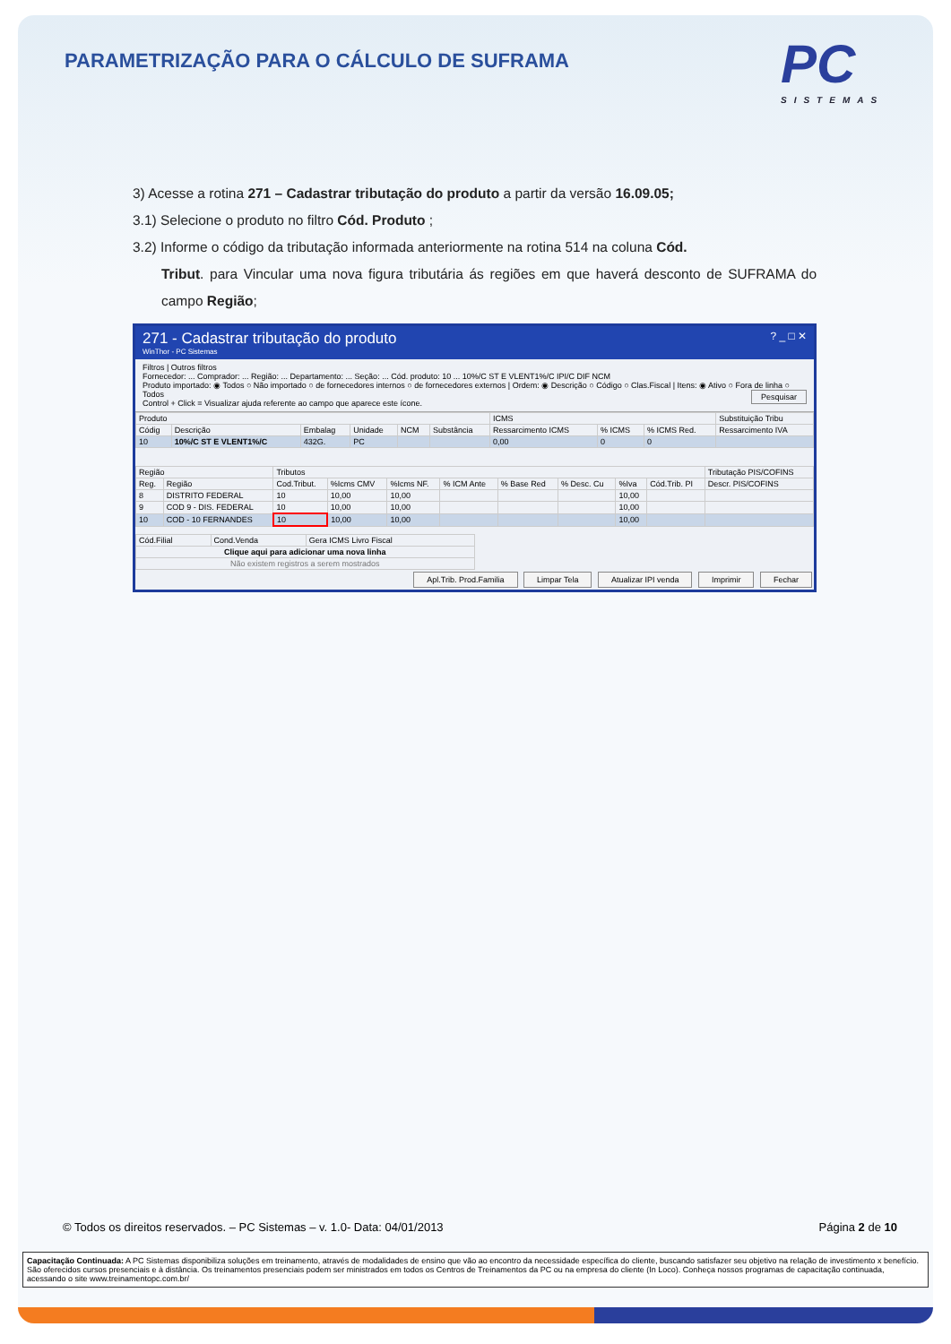PARAMETRIZAÇÃO PARA O CÁLCULO DE SUFRAMA
PC
SISTEMAS
3) Acesse a rotina 271 – Cadastrar tributação do produto a partir da versão 16.09.05;
3.1) Selecione o produto no filtro Cód. Produto ;
3.2) Informe o código da tributação informada anteriormente na rotina 514 na coluna Cód.
Tribut. para Vincular uma nova figura tributária ás regiões em que haverá desconto de SUFRAMA do campo Região;
271 - Cadastrar tributação do produto ? _ □ ✕
WinThor - PC Sistemas
Filtros | Outros filtros
Fornecedor: ... Comprador: ... Região: ... Departamento: ... Seção: ... Cód. produto: 10 ... 10%/C ST E VLENT1%/C IPI/C DIF NCM
Produto importado: ◉ Todos ○ Não importado ○ de fornecedores internos ○ de fornecedores externos | Ordem: ◉ Descrição ○ Código ○ Clas.Fiscal | Itens: ◉ Ativo ○ Fora de linha ○ Todos Pesquisar
Control + Click = Visualizar ajuda referente ao campo que aparece este ícone.
| Produto | | | | | | ICMS | | | Substituição Tribu |
| --- | --- | --- | --- | --- | --- | --- | --- | --- | --- |
| Códig | Descrição | Embalag | Unidade | NCM | Substância | Ressarcimento ICMS | % ICMS | % ICMS Red. | Ressarcimento IVA |
| 10 | 10%/C ST E VLENT1%/C | 432G. | PC | | | 0,00 | 0 | 0 | |
| Região | | Tributos | | | | | | | | Tributação PIS/COFINS |
| --- | --- | --- | --- | --- | --- | --- | --- | --- | --- | --- |
| Reg. | Região | Cod.Tribut. | %Icms CMV | %Icms NF. | % ICM Ante | % Base Red | % Desc. Cu | %Iva | Cód.Trib. PI | Descr. PIS/COFINS |
| 8 | DISTRITO FEDERAL | 10 | 10,00 | 10,00 | | | | 10,00 | | |
| 9 | COD 9 - DIS. FEDERAL | 10 | 10,00 | 10,00 | | | | 10,00 | | |
| 10 | COD - 10 FERNANDES | 10 | 10,00 | 10,00 | | | | 10,00 | | |
| Cód.Filial | Cond.Venda | Gera ICMS Livro Fiscal |
| --- | --- | --- |
| Clique aqui para adicionar uma nova linha | | |
| Não existem registros a serem mostrados | | |
Apl.Trib. Prod.Familia Limpar Tela Atualizar IPI venda Imprimir Fechar
© Todos os direitos reservados. – PC Sistemas – v. 1.0- Data: 04/01/2013 Página 2 de 10
Capacitação Continuada: A PC Sistemas disponibiliza soluções em treinamento, através de modalidades de ensino que vão ao encontro da necessidade específica do cliente, buscando satisfazer seu objetivo na relação de investimento x benefício. São oferecidos cursos presenciais e à distância. Os treinamentos presenciais podem ser ministrados em todos os Centros de Treinamentos da PC ou na empresa do cliente (In Loco). Conheça nossos programas de capacitação continuada, acessando o site www.treinamentopc.com.br/